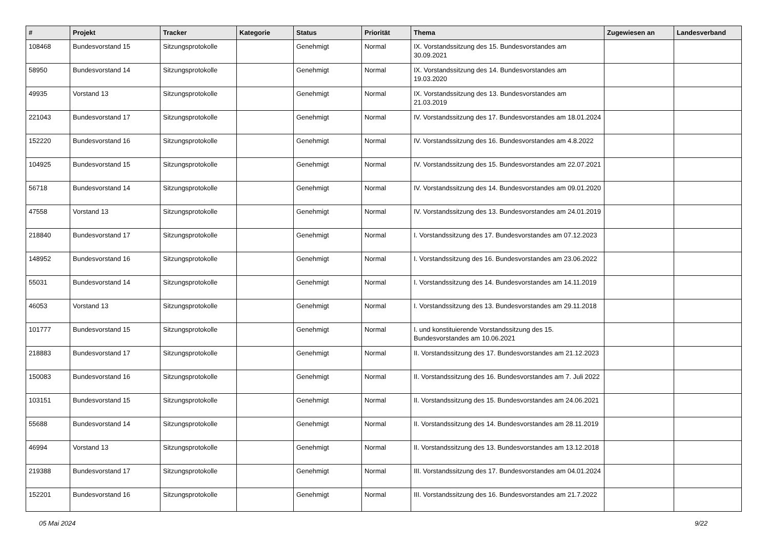| # | Projekt | Tracker | Kategorie | Status | Priorität | Thema | Zugewiesen an | Landesverband |
| --- | --- | --- | --- | --- | --- | --- | --- | --- |
| 108468 | Bundesvorstand 15 | Sitzungsprotokolle | | Genehmigt | Normal | IX. Vorstandssitzung des 15. Bundesvorstandes am 30.09.2021 | | |
| 58950 | Bundesvorstand 14 | Sitzungsprotokolle | | Genehmigt | Normal | IX. Vorstandssitzung des 14. Bundesvorstandes am 19.03.2020 | | |
| 49935 | Vorstand 13 | Sitzungsprotokolle | | Genehmigt | Normal | IX. Vorstandssitzung des 13. Bundesvorstandes am 21.03.2019 | | |
| 221043 | Bundesvorstand 17 | Sitzungsprotokolle | | Genehmigt | Normal | IV. Vorstandssitzung des 17. Bundesvorstandes am 18.01.2024 | | |
| 152220 | Bundesvorstand 16 | Sitzungsprotokolle | | Genehmigt | Normal | IV. Vorstandssitzung des 16. Bundesvorstandes am 4.8.2022 | | |
| 104925 | Bundesvorstand 15 | Sitzungsprotokolle | | Genehmigt | Normal | IV. Vorstandssitzung des 15. Bundesvorstandes am 22.07.2021 | | |
| 56718 | Bundesvorstand 14 | Sitzungsprotokolle | | Genehmigt | Normal | IV. Vorstandssitzung des 14. Bundesvorstandes am 09.01.2020 | | |
| 47558 | Vorstand 13 | Sitzungsprotokolle | | Genehmigt | Normal | IV. Vorstandssitzung des 13. Bundesvorstandes am 24.01.2019 | | |
| 218840 | Bundesvorstand 17 | Sitzungsprotokolle | | Genehmigt | Normal | I. Vorstandssitzung des 17. Bundesvorstandes am 07.12.2023 | | |
| 148952 | Bundesvorstand 16 | Sitzungsprotokolle | | Genehmigt | Normal | I. Vorstandssitzung des 16. Bundesvorstandes am 23.06.2022 | | |
| 55031 | Bundesvorstand 14 | Sitzungsprotokolle | | Genehmigt | Normal | I. Vorstandssitzung des 14. Bundesvorstandes am 14.11.2019 | | |
| 46053 | Vorstand 13 | Sitzungsprotokolle | | Genehmigt | Normal | I. Vorstandssitzung des 13. Bundesvorstandes am 29.11.2018 | | |
| 101777 | Bundesvorstand 15 | Sitzungsprotokolle | | Genehmigt | Normal | I. und konstituierende Vorstandssitzung des 15. Bundesvorstandes am 10.06.2021 | | |
| 218883 | Bundesvorstand 17 | Sitzungsprotokolle | | Genehmigt | Normal | II. Vorstandssitzung des 17. Bundesvorstandes am 21.12.2023 | | |
| 150083 | Bundesvorstand 16 | Sitzungsprotokolle | | Genehmigt | Normal | II. Vorstandssitzung des 16. Bundesvorstandes am 7. Juli 2022 | | |
| 103151 | Bundesvorstand 15 | Sitzungsprotokolle | | Genehmigt | Normal | II. Vorstandssitzung des 15. Bundesvorstandes am 24.06.2021 | | |
| 55688 | Bundesvorstand 14 | Sitzungsprotokolle | | Genehmigt | Normal | II. Vorstandssitzung des 14. Bundesvorstandes am 28.11.2019 | | |
| 46994 | Vorstand 13 | Sitzungsprotokolle | | Genehmigt | Normal | II. Vorstandssitzung des 13. Bundesvorstandes am 13.12.2018 | | |
| 219388 | Bundesvorstand 17 | Sitzungsprotokolle | | Genehmigt | Normal | III. Vorstandssitzung des 17. Bundesvorstandes am 04.01.2024 | | |
| 152201 | Bundesvorstand 16 | Sitzungsprotokolle | | Genehmigt | Normal | III. Vorstandssitzung des 16. Bundesvorstandes am 21.7.2022 | | |
05 Mai 2024 9/22